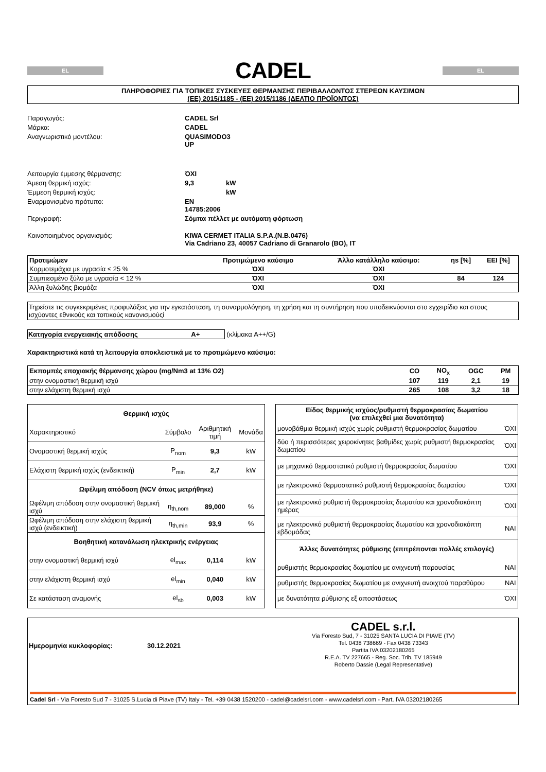EL
CADEL
EL
ΠΛΗΡΟΦΟΡΙΕΣ ΓΙΑ ΤΟΠΙΚΕΣ ΣΥΣΚΕΥΕΣ ΘΕΡΜΑΝΣΗΣ ΠΕΡΙΒΑΛΛΟΝΤΟΣ ΣΤΕΡΕΩΝ ΚΑΥΣΙΜΩΝ
(ΕΕ) 2015/1185 - (ΕΕ) 2015/1186 (ΔΕΛΤΙΟ ΠΡΟΪΟΝΤΟΣ)
Παραγωγός: CADEL Srl Μάρκα: CADEL Αναγνωριστικό μοντέλου: QUASIMODO3 UP
Λειτουργία έμμεσης θέρμανσης: ΌΧΙ Άμεση θερμική ισχύς: 9,3 kW Έμμεση θερμική ισχύς: kW Εναρμονισμένο πρότυπο: EN 14785:2006 Περιγραφή: Σόμπα πέλλετ με αυτόματη φόρτωση
Κοινοποιημένος οργανισμός: KIWA CERMET ITALIA S.P.A.(N.B.0476)
Via Cadriano 23, 40057 Cadriano di Granarolo (BO), IT
| Προτιμώμεν | Προτιμώμενο καύσιμο | Άλλο κατάλληλο καύσιμο: | ηs [%] | EEI [%] |
| --- | --- | --- | --- | --- |
| Κορμοτεμάχια με υγρασία ≤ 25 % | ΌΧΙ | ΌΧΙ | | |
| Συμπιεσμένο ξύλο με υγρασία < 12 % | ΌΧΙ | ΌΧΙ | 84 | 124 |
| Άλλη ξυλώδης βιομάζα | ΌΧΙ | ΌΧΙ | | |
Τηρείστε τις συγκεκριμένες προφυλάξεις για την εγκατάσταση, τη συναρμολόγηση, τη χρήση και τη συντήρηση που υποδεικνύονται στο εγχειρίδιο και στους ισχύοντες εθνικούς και τοπικούς κανονισμούςί
Κατηγορία ενεργειακής απόδοσης A+ (κλίμακα A++/G)
Χαρακτηριστικά κατά τη λειτουργία αποκλειστικά με το προτιμώμενο καύσιμο:
| Εκπομπές εποχιακής θέρμανσης χώρου (mg/Nm3 at 13% O2) | CO | NO<sub>x</sub> | OGC | PM |
| --- | --- | --- | --- | --- |
| στην ονομαστική θερμική ισχύ | 107 | 119 | 2,1 | 19 |
| στην ελάχιστη θερμική ισχύ | 265 | 108 | 3,2 | 18 |
| Θερμική ισχύς | | | |
| --- | --- | --- | --- |
| Χαρακτηριστικό | Σύμβολο | Αριθμητική τιμή | Μονάδα |
| Ονομαστική θερμική ισχύς | P<sub>nom</sub> | 9,3 | kW |
| Ελάχιστη θερμική ισχύς (ενδεικτική) | P<sub>min</sub> | 2,7 | kW |
| Ωφέλιμη απόδοση (NCV όπως μετρήθηκε) | | | |
| Ωφέλιμη απόδοση στην ονομαστική θερμική ισχύ | η<sub>th,nom</sub> | 89,000 | % |
| Ωφέλιμη απόδοση στην ελάχιστη θερμική ισχύ (ενδεικτική) | η<sub>th,min</sub> | 93,9 | % |
| Βοηθητική κατανάλωση ηλεκτρικής ενέργειας | | | |
| στην ονομαστική θερμική ισχύ | el<sub>max</sub> | 0,114 | kW |
| στην ελάχιστη θερμική ισχύ | el<sub>min</sub> | 0,040 | kW |
| Σε κατάσταση αναμονής | el<sub>sb</sub> | 0,003 | kW |
| Είδος θερμικής ισχύος/ρυθμιστή θερμοκρασίας δωματίου (να επιλεχθεί μια δυνατότητα) | |
| --- | --- |
| μονοβάθμια θερμική ισχύς χωρίς ρυθμιστή θερμοκρασίας δωματίου | ΌΧΙ |
| δύο ή περισσότερες χειροκίνητες βαθμίδες χωρίς ρυθμιστή θερμοκρασίας δωματίου | ΌΧΙ |
| με μηχανικό θερμοστατικό ρυθμιστή θερμοκρασίας δωματίου | ΌΧΙ |
| με ηλεκτρονικό θερμοστατικό ρυθμιστή θερμοκρασίας δωματίου | ΌΧΙ |
| με ηλεκτρονικό ρυθμιστή θερμοκρασίας δωματίου και χρονοδιακόπτη ημέρας | ΌΧΙ |
| με ηλεκτρονικό ρυθμιστή θερμοκρασίας δωματίου και χρονοδιακόπτη εβδομάδας | ΝΑΙ |
| Άλλες δυνατότητες ρύθμισης (επιτρέπονται πολλές επιλογές) | |
| ρυθμιστής θερμοκρασίας δωματίου με ανιχνευτή παρουσίας | ΝΑΙ |
| ρυθμιστής θερμοκρασίας δωματίου με ανιχνευτή ανοιχτού παραθύρου | ΝΑΙ |
| με δυνατότητα ρύθμισης εξ αποστάσεως | ΌΧΙ |
Ημερομηνία κυκλοφορίας: 30.12.2021
CADEL s.r.l.
Via Foresto Sud, 7 - 31025 SANTA LUCIA DI PIAVE (TV)
Tel. 0438 738669 - Fax 0438 73343
Partita IVA 03202180265
R.E.A. TV 227665 - Reg. Soc. Trib. TV 185949
Roberto Dassie (Legal Representative)
Cadel Srl - Via Foresto Sud 7 - 31025 S.Lucia di Piave (TV) Italy - Tel. +39 0438 1520200 - cadel@cadelsrl.com - www.cadelsrl.com - Part. IVA 03202180265